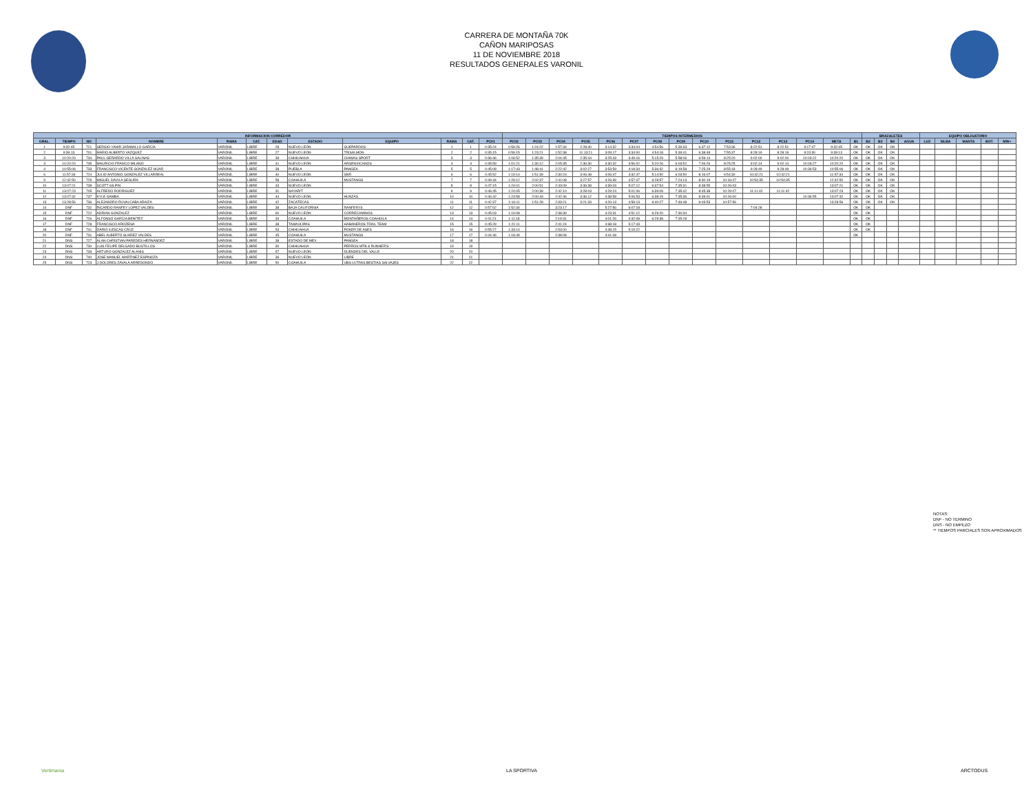CARRERA DE MONTAÑA 70K
CAÑON MARIPOSAS
11 DE NOVIEMBRE 2018
RESULTADOS GENERALES VARONIL
| INFORMACION CORREDOR | | | | | | | | | | | | TIEMPOS INTERMEDIOS | | | | | | | | | | | | | | | BRAZALETES | | | | EQUIPO OBLIGATORIO | | | | |
| --- | --- | --- | --- | --- | --- | --- | --- | --- | --- | --- | --- | --- | --- | --- | --- | --- | --- | --- | --- | --- | --- | --- | --- | --- | --- | --- | --- | --- | --- | --- | --- | --- | --- | --- | --- |
| GRAL. | TIEMPO | NO | NOMBRE | RAMA | CAT. | EDAD | ESTADO | EQUIPO | RAMA | CAT. | PC01 | PC02 | PC03 | PC04 | PC05 | PC06 | PC07 | PC08 | PC09 | PC10 | PC11 | PC12 | PC13 | PC14 | META | B1 | B2 | B3 | B4 | AGUA | LUZ | SILBA | MANTA | BOT. | MIN+ |
| 1 | 9:32:45 | 721 | SERGIO YAHIR JARAMILLO GARCÍA | VARONIL | LIBRE | 28 | NUEVO LEÓN | GUEPARDOS | 1 | 1 | 0:35:24 | 0:59:26 | 1:24:22 | 1:57:34 | 2:28:40 | 3:14:32 | 3:34:04 | 4:54:56 | 5:39:33 | 6:37:12 | 7:53:36 | 8:22:51 | 8:22:51 | 9:17:47 | 9:32:45 | OK | OK | OK | OK | | | | | | |
| 2 | 9:39:13 | 701 | MARIO ALBERTO VAZQUEZ | VARONIL | LIBRE | 27 | NUEVO LEÓN | TRISALMON | 2 | 2 | 0:35:15 | 0:59:15 | 1:23:21 | 1:52:38 | 11:13:21 | 3:09:17 | 3:34:00 | 4:54:18 | 5:39:41 | 6:38:48 | 7:55:37 | 8:28:19 | 8:28:19 | 9:23:30 | 9:39:13 | OK | OK | OK | OK | | | | | | |
| 3 | 10:20:20 | 734 | PAUL GERARDO VILLA SALINAS | VARONIL | LIBRE | 39 | CHIHUAHUA | CHIWAS SPORT | 3 | 3 | 0:36:46 | 1:06:52 | 1:35:39 | 2:04:45 | 2:35:44 | 3:25:43 | 3:49:16 | 5:15:29 | 5:58:06 | 6:59:14 | 8:25:20 | 9:02:00 | 9:02:00 | 10:03:22 | 10:20:20 | OK | OK | OK | OK | | | | | | |
| 3 | 10:20:20 | 735 | MAURICIO FRANCO MILANO | VARONIL | LIBRE | 41 | NUEVO LEÓN | ARGENXICANOS | 4 | 4 | 0:35:59 | 1:01:21 | 1:30:12 | 2:05:35 | 2:36:30 | 3:30:32 | 3:56:02 | 5:20:26 | 6:03:52 | 7:06:26 | 8:25:25 | 9:02:14 | 9:02:14 | 10:03:27 | 10:20:20 | OK | OK | OK | OK | | | | | | |
| 4 | 10:55:06 | 733 | FRANCISCO VICENTE GONZALEZ HIJAR | VARONIL | LIBRE | 38 | PUEBLA | PANGEA | 5 | 5 | 0:45:08 | 1:17:43 | 1:48:41 | 2:22:42 | 3:02:27 | 3:53:59 | 4:18:34 | 5:36:32 | 6:19:58 | 7:25:29 | 8:55:18 | 9:28:49 | 9:28:49 | 10:36:53 | 10:55:06 | OK | OK | OK | OK | | | | | | |
| 6 | 11:57:34 | 724 | JULIO ANTONIO GONZÁLEZ VILLARREAL | VARONIL | LIBRE | 40 | NUEVO LEÓN | SNR | 6 | 6 | 0:45:52 | 1:19:14 | 1:51:39 | 2:30:24 | 3:06:48 | 4:06:47 | 4:32:47 | 5:14:50 | 6:03:50 | 8:16:07 | 9:54:30 | 10:42:21 | 10:42:21 | | 11:57:34 | OK | OK | OK | OK | | | | | | |
| 9 | 12:42:50 | 729 | MIGUEL DÁVILA SEGURA | VARONIL | LIBRE | 58 | COAHUILA | MUSTANGS | 7 | 7 | 0:49:44 | 1:29:12 | 2:02:37 | 2:41:08 | 3:27:57 | 4:26:39 | 4:57:47 | 6:28:57 | 7:24:13 | 8:30:19 | 10:16:07 | 10:54:35 | 10:54:35 | | 12:42:50 | OK | OK | OK | OK | | | | | | |
| 10 | 13:07:21 | 738 | SCOTT GILPIN | VARONIL | LIBRE | 43 | NUEVO LEÓN | | 8 | 8 | 0:47:15 | 1:24:01 | 2:00:51 | 2:43:09 | 3:36:38 | 4:39:03 | 5:07:12 | 6:37:54 | 7:35:31 | 8:38:55 | 10:26:03 | | | | 13:07:21 | OK | OK | OK | OK | | | | | | |
| 11 | 13:07:23 | 705 | ALFREDO RODRIGUEZ | VARONIL | LIBRE | 31 | NAYARIT | | 9 | 9 | 0:46:45 | 1:24:05 | 2:00:39 | 2:42:10 | 3:28:03 | 4:29:24 | 5:01:06 | 6:39:09 | 7:35:42 | 8:45:38 | 10:29:07 | 11:11:42 | 11:11:42 | | 13:07:23 | OK | OK | OK | OK | | | | | | |
| 12 | 13:07:32 | 737 | KYLE GAMBA | VARONIL | LIBRE | 44 | NUEVO LEÓN | HUNZAS | 10 | 10 | 0:46:42 | 1:23:58 | 2:00:43 | 2:42:46 | 3:36:12 | 4:38:58 | 5:06:53 | 6:38:15 | 7:35:36 | 8:39:01 | 10:26:00 | | | 10:36:55 | 13:07:32 | OK | OK | OK | OK | | | | | | |
| 13 | 13:28:56 | 736 | ALEJANDRO RUVALCABA ARAIZA | VARONIL | LIBRE | 42 | ZACATECAS | | 11 | 11 | 0:42:37 | 1:16:11 | 1:51:28 | 2:33:21 | 3:21:33 | 4:26:13 | 4:58:13 | 6:40:27 | 7:46:48 | 9:03:53 | 10:57:56 | | | | 13:28:56 | OK | OK | OK | OK | | | | | | |
| 14 | DNF | 732 | RICARDO RANFEY LOPEZ VALDES | VARONIL | LIBRE | 38 | BAJA CALIFORNIA | RANFERYS | 12 | 12 | 0:57:02 | 1:52:34 | | 3:23:17 | | 5:27:56 | 6:07:18 | | | | | 7:04:28 | | | | OK | OK | | | | | | | | |
| 15 | DNF | 722 | ADRIAN GONZALEZ | VARONIL | LIBRE | 60 | NUEVO LEÓN | CORRECAMINOS | 13 | 13 | 0:45:03 | 1:19:08 | | 2:38:39 | | 4:23:31 | 4:51:12 | 6:29:20 | 7:30:34 | | | | | | | OK | OK | | | | | | | | |
| 16 | DNF | 726 | ALFONSO GARCIA BENITEZ | VARONIL | LIBRE | 34 | COAHUILA | MONTAÑEROS COAHUILA | 14 | 14 | 0:41:21 | 1:11:18 | | 2:19:31 | | 4:01:26 | 4:32:08 | 6:29:38 | 7:35:28 | | | | | | | OK | OK | | | | | | | | |
| 17 | DNF | 728 | FRANCISCO AROZENA | VARONIL | LIBRE | 38 | TAMAULIPAS | HABANEROS TRAIL TEAM | 15 | 15 | 0:45:29 | 1:21:11 | | 2:41:24 | | 4:38:18 | 5:17:43 | | | | | | | | | OK | OK | | | | | | | | |
| 18 | DNF | 741 | DARIO ILESCAS CRUZ | VARONIL | LIBRE | 53 | CHIHUAHUA | POKER DE ASES | 16 | 16 | 0:55:27 | 1:33:14 | | 2:53:00 | | 4:48:15 | 5:19:22 | | | | | | | | | OK | OK | | | | | | | | |
| 20 | DNF | 731 | ABEL ALBERTO SUAREZ VALDES | VARONIL | LIBRE | 45 | COAHUILA | MUSTANGS | 17 | 17 | 0:44:46 | 1:18:49 | | 2:38:08 | | 4:41:08 | | | | | | | | | | OK | | | | | | | | | |
| 21 | DNS | 727 | ALAN CHRISTIAN PAREDES HERNÁNDEZ | VARONIL | LIBRE | 38 | ESTADO DE MÉX | PANGEA | 18 | 18 | | | | | | | | | | | | | | | | | | | | | | | | | |
| 22 | DNS | 730 | LUIS FELIPE DELGADO BUSTILLOS | VARONIL | LIBRE | 30 | CHIHUAHUA | PERROS MTB & RUNNER'S | 19 | 19 | | | | | | | | | | | | | | | | | | | | | | | | | |
| 23 | DNS | 739 | ARTURO GONZALEZ ALANIS | VARONIL | LIBRE | 57 | NUEVO LEÓN | DUENDES DEL VALLE | 20 | 20 | | | | | | | | | | | | | | | | | | | | | | | | | |
| 24 | DNS | 740 | JOSE MANUEL MARTINEZ ESPINOZA | VARONIL | LIBRE | 36 | NUEVO LEÓN | LIBRE | 21 | 21 | | | | | | | | | | | | | | | | | | | | | | | | | |
| 25 | DNS | 723 | J.DOLORES ZAVALA ARREDONDO | VARONIL | LIBRE | 50 | COAHUILA | UBS ULTRAS BESTIAS SALVAJES | 22 | 22 | | | | | | | | | | | | | | | | | | | | | | | | | |
NOTAS:
DNF - NO TERMINO
DNS - NO EMPEZO
** TIEMPOS PARCIALES SON APROXIMADOS
Vertimania LA SPORTIVA ARCTODUS